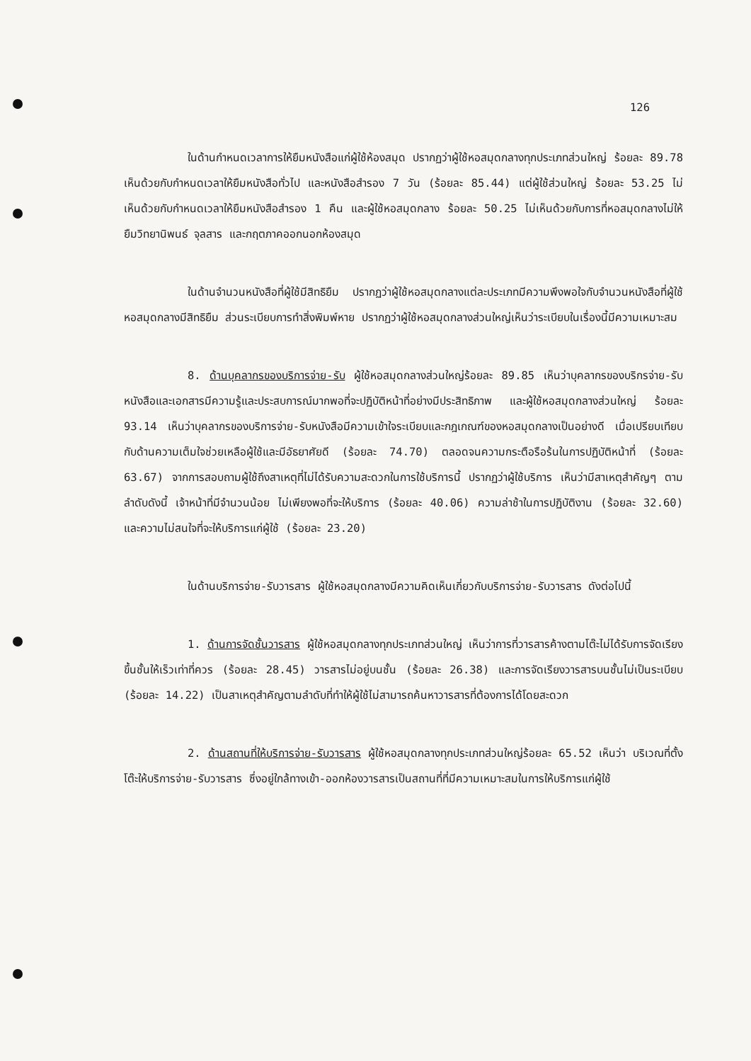126
ในด้านกำหนดเวลาการให้ยืมหนังสือแก่ผู้ใช้ห้องสมุด ปรากฏว่าผู้ใช้หอสมุดกลางทุกประเภทส่วนใหญ่ ร้อยละ 89.78 เห็นด้วยกับกำหนดเวลาให้ยืมหนังสือทั่วไป และหนังสือสำรอง 7 วัน (ร้อยละ 85.44) แต่ผู้ใช้ส่วนใหญ่ ร้อยละ 53.25 ไม่เห็นด้วยกับกำหนดเวลาให้ยืมหนังสือสำรอง 1 คืน และผู้ใช้หอสมุดกลาง ร้อยละ 50.25 ไม่เห็นด้วยกับการที่หอสมุดกลางไม่ให้ยืมวิทยานิพนธ์ จุลสาร และกฤตภาคออกนอกห้องสมุด
ในด้านจำนวนหนังสือที่ผู้ใช้มีสิทธิยืม ปรากฏว่าผู้ใช้หอสมุดกลางแต่ละประเภทมีความพึงพอใจกับจำนวนหนังสือที่ผู้ใช้หอสมุดกลางมีสิทธิยืม ส่วนระเบียบการทำสิ่งพิมพ์หาย ปรากฏว่าผู้ใช้หอสมุดกลางส่วนใหญ่เห็นว่าระเบียบในเรื่องนี้มีความเหมาะสม
8. ด้านบุคลากรของบริการจ่าย-รับ ผู้ใช้หอสมุดกลางส่วนใหญ่ร้อยละ 89.85 เห็นว่าบุคลากรของบริกรจ่าย-รับหนังสือและเอกสารมีความรู้และประสบการณ์มากพอที่จะปฏิบัติหน้าที่อย่างมีประสิทธิภาพ และผู้ใช้หอสมุดกลางส่วนใหญ่ ร้อยละ 93.14 เห็นว่าบุคลากรของบริการจ่าย-รับหนังสือมีความเข้าใจระเบียบและกฎเกณฑ์ของหอสมุดกลางเป็นอย่างดี เมื่อเปรียบเทียบกับด้านความเต็มใจช่วยเหลือผู้ใช้และมีอัธยาศัยดี (ร้อยละ 74.70) ตลอดจนความกระตือรือร้นในการปฏิบัติหน้าที่ (ร้อยละ 63.67) จากการสอบถามผู้ใช้ถึงสาเหตุที่ไม่ได้รับความสะดวกในการใช้บริการนี้ ปรากฏว่าผู้ใช้บริการ เห็นว่ามีสาเหตุสำคัญๆ ตามลำดับดังนี้ เจ้าหน้าที่มีจำนวนน้อย ไม่เพียงพอที่จะให้บริการ (ร้อยละ 40.06) ความล่าช้าในการปฏิบัติงาน (ร้อยละ 32.60) และความไม่สนใจที่จะให้บริการแก่ผู้ใช้ (ร้อยละ 23.20)
ในด้านบริการจ่าย-รับวารสาร ผู้ใช้หอสมุดกลางมีความคิดเห็นเกี่ยวกับบริการจ่าย-รับวารสาร ดังต่อไปนี้
1. ด้านการจัดชั้นวารสาร ผู้ใช้หอสมุดกลางทุกประเภทส่วนใหญ่ เห็นว่าการที่วารสารค้างตามโต๊ะไม่ได้รับการจัดเรียงขึ้นชั้นให้เร็วเท่าที่ควร (ร้อยละ 28.45) วารสารไม่อยู่บนชั้น (ร้อยละ 26.38) และการจัดเรียงวารสารบนชั้นไม่เป็นระเบียบ (ร้อยละ 14.22) เป็นสาเหตุสำคัญตามลำดับที่ทำให้ผู้ใช้ไม่สามารถค้นหาวารสารที่ต้องการได้โดยสะดวก
2. ด้านสถานที่ให้บริการจ่าย-รับวารสาร ผู้ใช้หอสมุดกลางทุกประเภทส่วนใหญ่ร้อยละ 65.52 เห็นว่า บริเวณที่ตั้งโต๊ะให้บริการจ่าย-รับวารสาร ซึ่งอยู่ใกล้ทางเข้า-ออกห้องวารสารเป็นสถานที่ที่มีความเหมาะสมในการให้บริการแก่ผู้ใช้